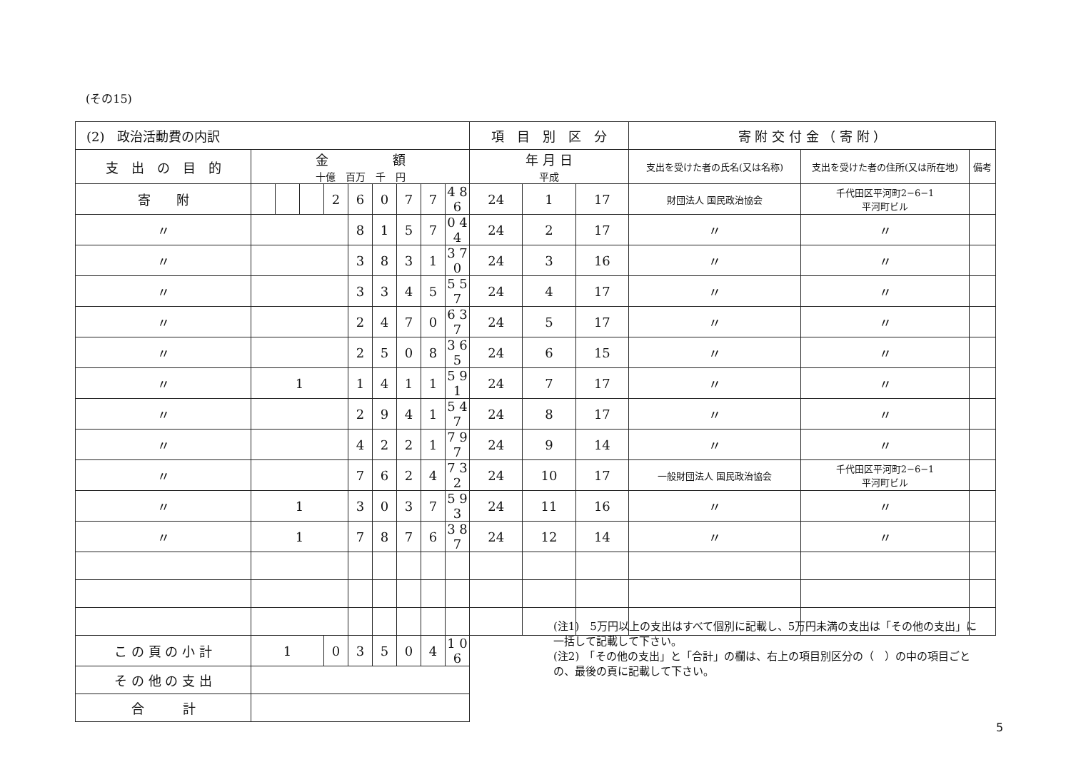(その15)
| (2) 政治活動費の内訳 | | | | | | | | | | 項 目 別 区 分 | | | 寄 附 交 付 金 （ 寄 附 ） | | |
| 支 出 の 目 的 | 金 額 十億 百万 千 円 | | | | | | | | | 年 月 日 平成 | | | 支出を受けた者の氏名(又は名称) | 支出を受けた者の住所(又は所在地) | 備考 |
| 寄 附 | | | | 2 | 6 | 0 | 7 | 7 | 4 8 6 | 24 | 1 | 17 | 財団法人 国民政治協会 | 千代田区平河町2−6−1 平河町ビル | |
| 〃 | | | | | 8 | 1 | 5 | 7 | 0 4 4 | 24 | 2 | 17 | 〃 | 〃 | |
| 〃 | | | | | 3 | 8 | 3 | 1 | 3 7 0 | 24 | 3 | 16 | 〃 | 〃 | |
| 〃 | | | | | 3 | 3 | 4 | 5 | 5 5 7 | 24 | 4 | 17 | 〃 | 〃 | |
| 〃 | | | | | 2 | 4 | 7 | 0 | 6 3 7 | 24 | 5 | 17 | 〃 | 〃 | |
| 〃 | | | | | 2 | 5 | 0 | 8 | 3 6 5 | 24 | 6 | 15 | 〃 | 〃 | |
| 〃 | 1 | | | | 1 | 4 | 1 | 1 | 5 9 1 | 24 | 7 | 17 | 〃 | 〃 | |
| 〃 | | | | | 2 | 9 | 4 | 1 | 5 4 7 | 24 | 8 | 17 | 〃 | 〃 | |
| 〃 | | | | | 4 | 2 | 2 | 1 | 7 9 7 | 24 | 9 | 14 | 〃 | 〃 | |
| 〃 | | | | | 7 | 6 | 2 | 4 | 7 3 2 | 24 | 10 | 17 | 一般財団法人 国民政治協会 | 千代田区平河町2−6−1 平河町ビル | |
| 〃 | 1 | | | | 3 | 0 | 3 | 7 | 5 9 3 | 24 | 11 | 16 | 〃 | 〃 | |
| 〃 | 1 | | | | 7 | 8 | 7 | 6 | 3 8 7 | 24 | 12 | 14 | 〃 | 〃 | |
| こ の 頁 の 小 計 | 1 | | | 0 | 3 | 5 | 0 | 4 | 1 0 6 | | | | | | |
| そ の 他 の 支 出 | | | | | | | | | | | | | | | |
| 合 計 | | | | | | | | | | | | | | | |
(注1)　5万円以上の支出はすべて個別に記載し、5万円未満の支出は「その他の支出」に一括して記載して下さい。
(注2)　「その他の支出」と「合計」の欄は、右上の項目別区分の（　）の中の項目ごとの、最後の頁に記載して下さい。
5